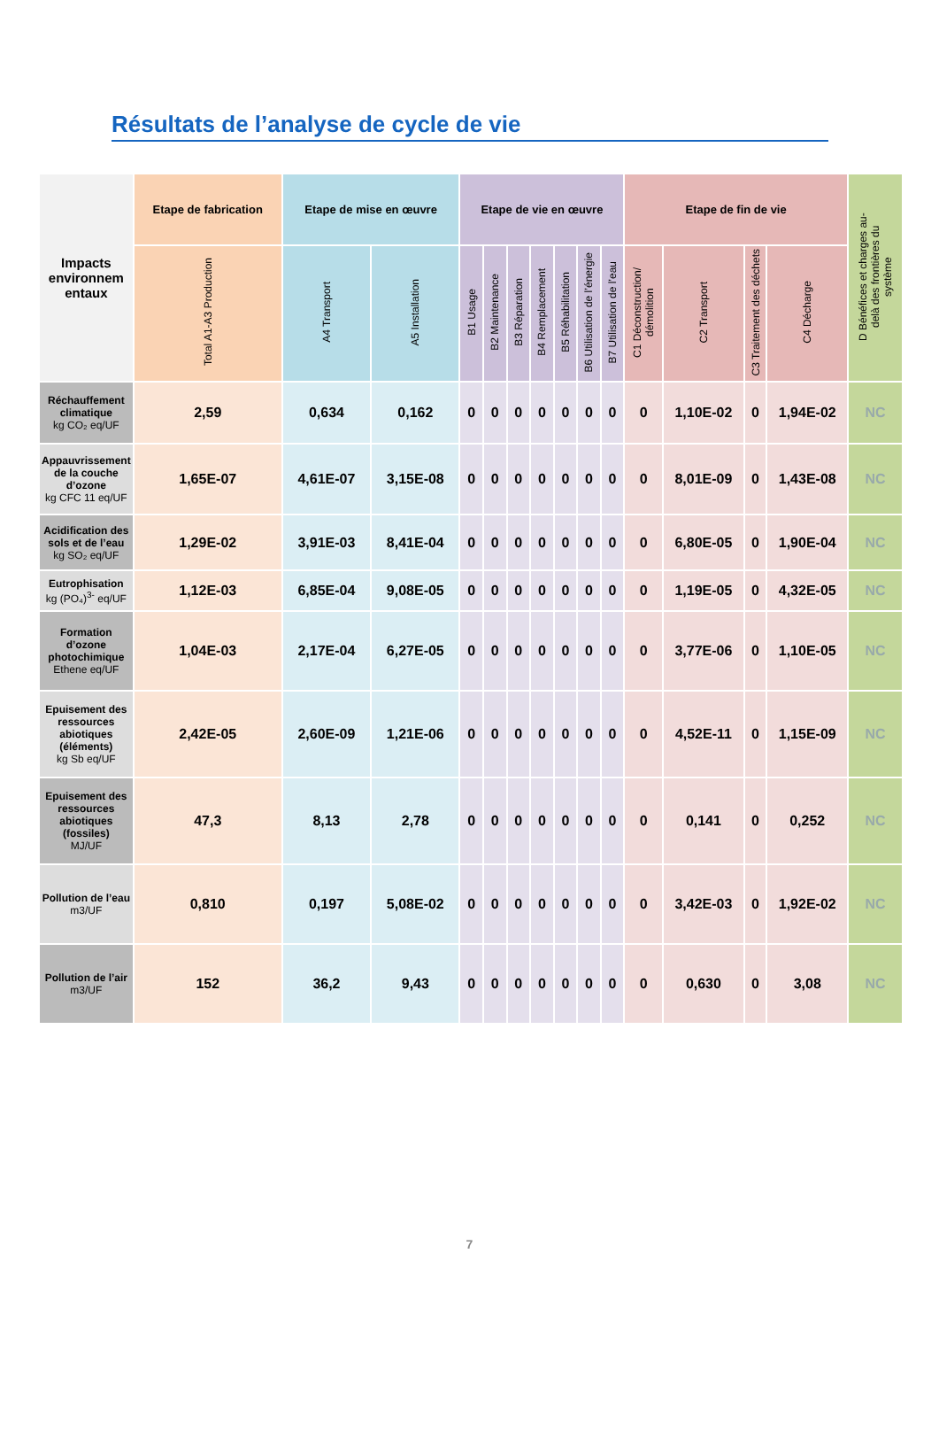Résultats de l’analyse de cycle de vie
| Impacts environnem entaux | Etape de fabrication | Etape de mise en œuvre | | Etape de vie en œuvre | | | | | | | Etape de fin de vie | | | | D Bénéfices et charges au-delà des frontières du système |
| --- | --- | --- | --- | --- | --- | --- | --- | --- | --- | --- | --- | --- | --- | --- | --- |
| | Total A1-A3 Production | A4 Transport | A5 Installation | B1 Usage | B2 Maintenance | B3 Réparation | B4 Remplacement | B5 Réhabilitation | B6 Utilisation de l’énergie | B7 Utilisation de l’eau | C1 Déconstruction/ démolition | C2 Transport | C3 Traitement des déchets | C4 Décharge | |
| Réchauffement climatique kg CO₂ eq/UF | 2,59 | 0,634 | 0,162 | 0 | 0 | 0 | 0 | 0 | 0 | 0 | 0 | 1,10E-02 | 0 | 1,94E-02 | NC |
| Appauvrissement de la couche d’ozone kg CFC 11 eq/UF | 1,65E-07 | 4,61E-07 | 3,15E-08 | 0 | 0 | 0 | 0 | 0 | 0 | 0 | 0 | 8,01E-09 | 0 | 1,43E-08 | NC |
| Acidification des sols et de l’eau kg SO₂ eq/UF | 1,29E-02 | 3,91E-03 | 8,41E-04 | 0 | 0 | 0 | 0 | 0 | 0 | 0 | 0 | 6,80E-05 | 0 | 1,90E-04 | NC |
| Eutrophisation kg (PO₄)<sup>3-</sup> eq/UF | 1,12E-03 | 6,85E-04 | 9,08E-05 | 0 | 0 | 0 | 0 | 0 | 0 | 0 | 0 | 1,19E-05 | 0 | 4,32E-05 | NC |
| Formation d’ozone photochimique Ethene eq/UF | 1,04E-03 | 2,17E-04 | 6,27E-05 | 0 | 0 | 0 | 0 | 0 | 0 | 0 | 0 | 3,77E-06 | 0 | 1,10E-05 | NC |
| Epuisement des ressources abiotiques (éléments) kg Sb eq/UF | 2,42E-05 | 2,60E-09 | 1,21E-06 | 0 | 0 | 0 | 0 | 0 | 0 | 0 | 0 | 4,52E-11 | 0 | 1,15E-09 | NC |
| Epuisement des ressources abiotiques (fossiles) MJ/UF | 47,3 | 8,13 | 2,78 | 0 | 0 | 0 | 0 | 0 | 0 | 0 | 0 | 0,141 | 0 | 0,252 | NC |
| Pollution de l’eau m3/UF | 0,810 | 0,197 | 5,08E-02 | 0 | 0 | 0 | 0 | 0 | 0 | 0 | 0 | 3,42E-03 | 0 | 1,92E-02 | NC |
| Pollution de l’air m3/UF | 152 | 36,2 | 9,43 | 0 | 0 | 0 | 0 | 0 | 0 | 0 | 0 | 0,630 | 0 | 3,08 | NC |
7